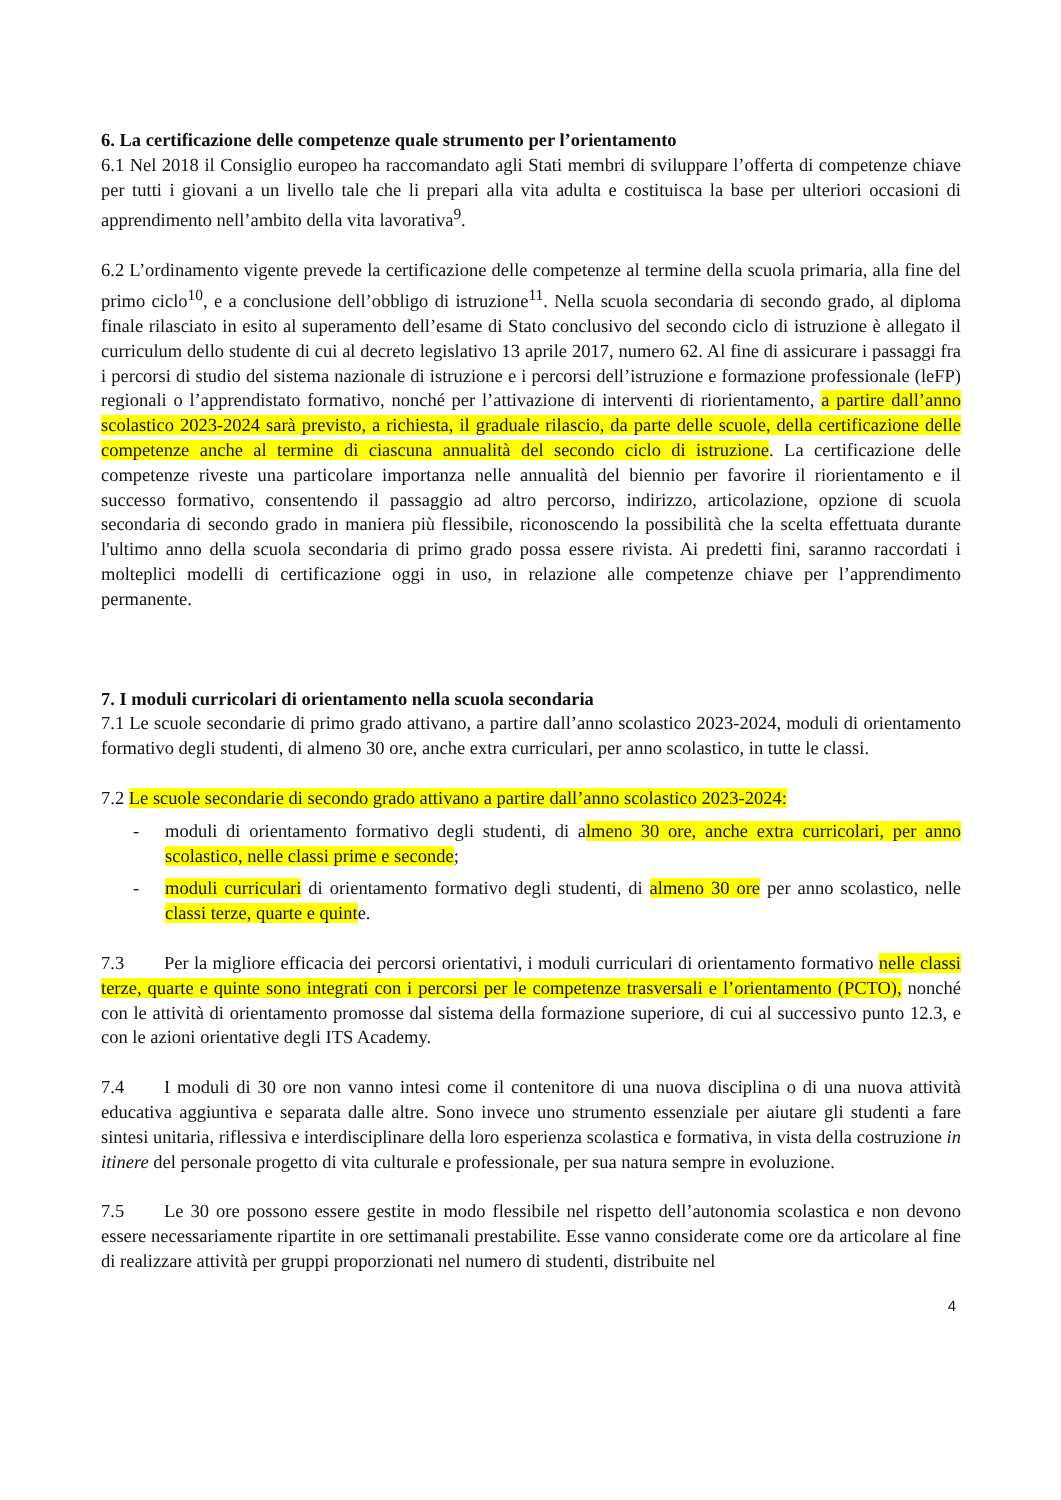6. La certificazione delle competenze quale strumento per l’orientamento
6.1 Nel 2018 il Consiglio europeo ha raccomandato agli Stati membri di sviluppare l’offerta di competenze chiave per tutti i giovani a un livello tale che li prepari alla vita adulta e costituisca la base per ulteriori occasioni di apprendimento nell’ambito della vita lavorativa<sup>9</sup>.
6.2 L’ordinamento vigente prevede la certificazione delle competenze al termine della scuola primaria, alla fine del primo ciclo<sup>10</sup>, e a conclusione dell’obbligo di istruzione<sup>11</sup>. Nella scuola secondaria di secondo grado, al diploma finale rilasciato in esito al superamento dell’esame di Stato conclusivo del secondo ciclo di istruzione è allegato il curriculum dello studente di cui al decreto legislativo 13 aprile 2017, numero 62. Al fine di assicurare i passaggi fra i percorsi di studio del sistema nazionale di istruzione e i percorsi dell’istruzione e formazione professionale (leFP) regionali o l’apprendistato formativo, nonché per l’attivazione di interventi di riorientamento, a partire dall’anno scolastico 2023-2024 sarà previsto, a richiesta, il graduale rilascio, da parte delle scuole, della certificazione delle competenze anche al termine di ciascuna annualità del secondo ciclo di istruzione. La certificazione delle competenze riveste una particolare importanza nelle annualità del biennio per favorire il riorientamento e il successo formativo, consentendo il passaggio ad altro percorso, indirizzo, articolazione, opzione di scuola secondaria di secondo grado in maniera più flessibile, riconoscendo la possibilità che la scelta effettuata durante l'ultimo anno della scuola secondaria di primo grado possa essere rivista. Ai predetti fini, saranno raccordati i molteplici modelli di certificazione oggi in uso, in relazione alle competenze chiave per l’apprendimento permanente.
7. I moduli curricolari di orientamento nella scuola secondaria
7.1 Le scuole secondarie di primo grado attivano, a partire dall’anno scolastico 2023-2024, moduli di orientamento formativo degli studenti, di almeno 30 ore, anche extra curriculari, per anno scolastico, in tutte le classi.
7.2 Le scuole secondarie di secondo grado attivano a partire dall’anno scolastico 2023-2024:
- moduli di orientamento formativo degli studenti, di almeno 30 ore, anche extra curricolari, per anno scolastico, nelle classi prime e seconde;
- moduli curriculari di orientamento formativo degli studenti, di almeno 30 ore per anno scolastico, nelle classi terze, quarte e quinte.
7.3 Per la migliore efficacia dei percorsi orientativi, i moduli curriculari di orientamento formativo nelle classi terze, quarte e quinte sono integrati con i percorsi per le competenze trasversali e l’orientamento (PCTO), nonché con le attività di orientamento promosse dal sistema della formazione superiore, di cui al successivo punto 12.3, e con le azioni orientative degli ITS Academy.
7.4 I moduli di 30 ore non vanno intesi come il contenitore di una nuova disciplina o di una nuova attività educativa aggiuntiva e separata dalle altre. Sono invece uno strumento essenziale per aiutare gli studenti a fare sintesi unitaria, riflessiva e interdisciplinare della loro esperienza scolastica e formativa, in vista della costruzione in itinere del personale progetto di vita culturale e professionale, per sua natura sempre in evoluzione.
7.5 Le 30 ore possono essere gestite in modo flessibile nel rispetto dell’autonomia scolastica e non devono essere necessariamente ripartite in ore settimanali prestabilite. Esse vanno considerate come ore da articolare al fine di realizzare attività per gruppi proporzionati nel numero di studenti, distribuite nel
4